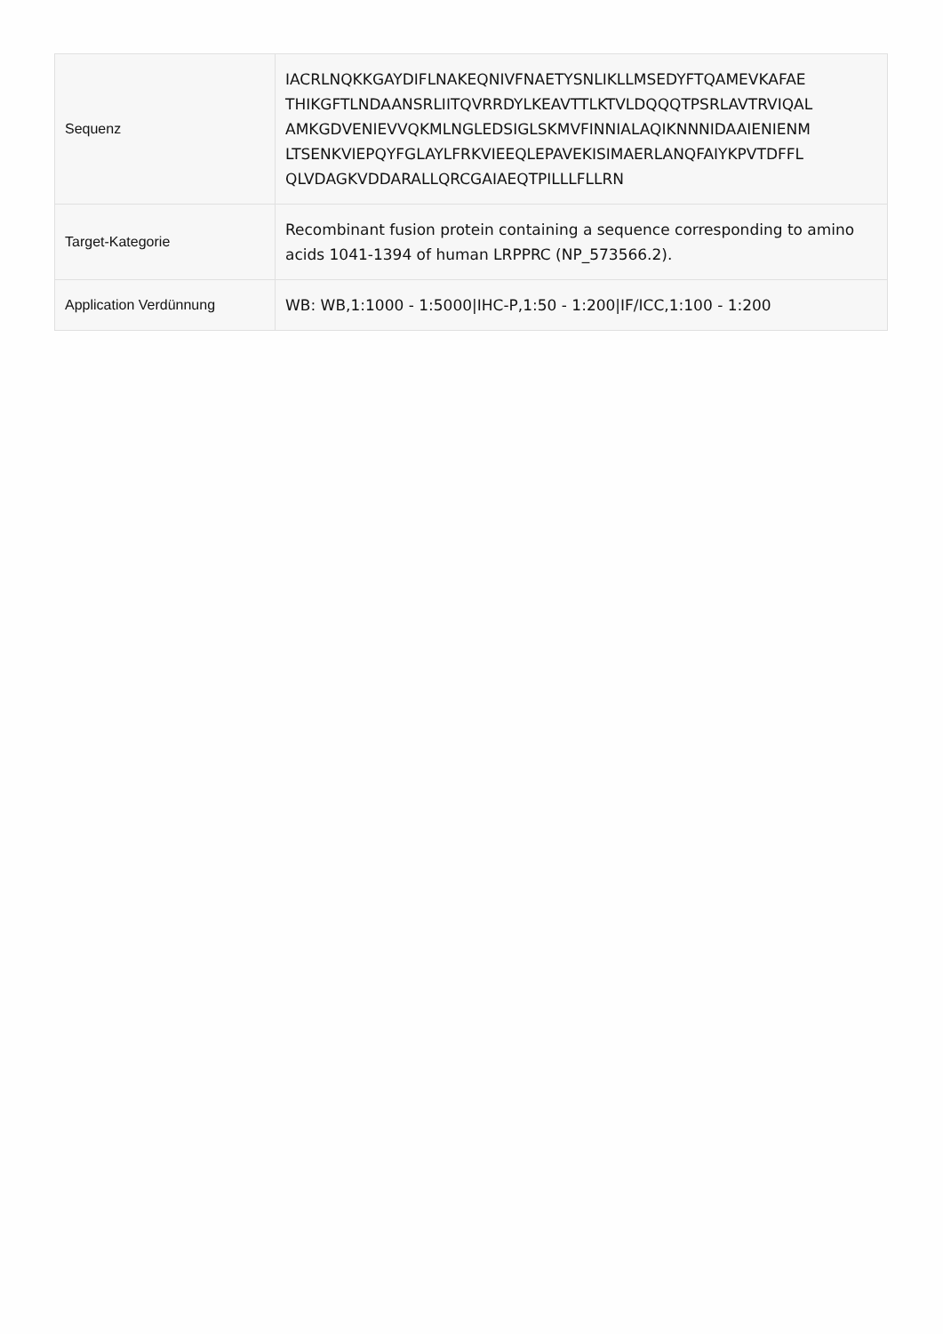| Sequenz | IACRLNQKKGAYDIFLNAKEQNIVFNAETYSNLIKLLMSEDYFTQAMEVKAFAE THIKGFTLNDAANSRLIITQVRRDYLKEAVTTLKTVLDQQQTPSRLAVTRVIQAL AMKGDVENIEVVQKMLNGLEDSIGLSKMVFINNIALAQIKNNNIDAAIENIENM LTSENKVIEPQYFGLAYLFRKVIEEQLEPAVEKISIMAERLANQFAIYKPVTDFFL QLVDAGKVDDARALLQRCGAIAEQTPILLLFLLRN |
| Target-Kategorie | Recombinant fusion protein containing a sequence corresponding to amino acids 1041-1394 of human LRPPRC (NP_573566.2). |
| Application Verdünnung | WB: WB,1:1000 - 1:5000/IHC-P,1:50 - 1:200/IF/ICC,1:100 - 1:200 |